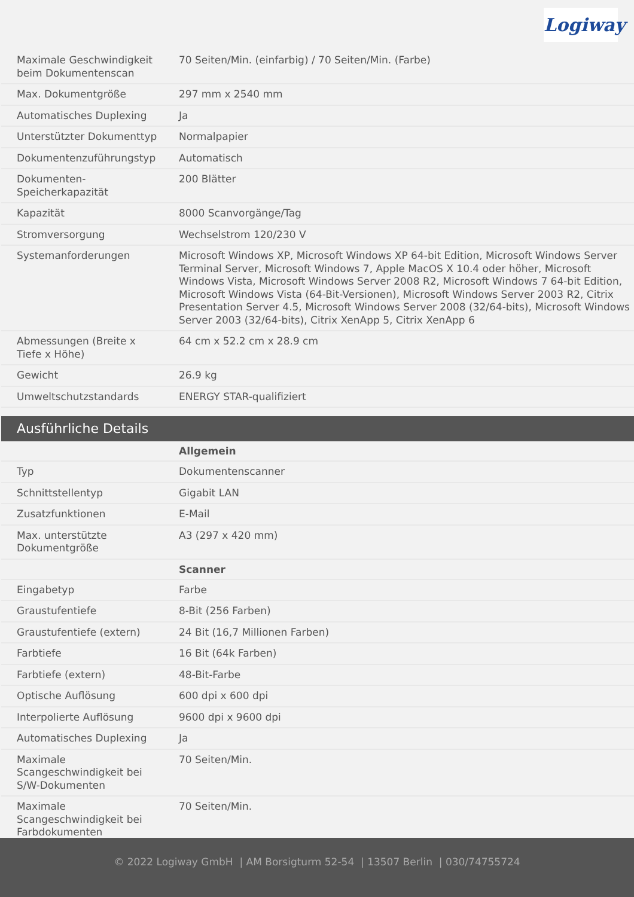Logiway
| Maximale Geschwindigkeit beim Dokumentenscan | 70 Seiten/Min. (einfarbig) / 70 Seiten/Min. (Farbe) |
| Max. Dokumentgröße | 297 mm x 2540 mm |
| Automatisches Duplexing | Ja |
| Unterstützter Dokumenttyp | Normalpapier |
| Dokumentenzuführungstyp | Automatisch |
| Dokumenten-Speicherkapazität | 200 Blätter |
| Kapazität | 8000 Scanvorgänge/Tag |
| Stromversorgung | Wechselstrom 120/230 V |
| Systemanforderungen | Microsoft Windows XP, Microsoft Windows XP 64-bit Edition, Microsoft Windows Server Terminal Server, Microsoft Windows 7, Apple MacOS X 10.4 oder höher, Microsoft Windows Vista, Microsoft Windows Server 2008 R2, Microsoft Windows 7 64-bit Edition, Microsoft Windows Vista (64-Bit-Versionen), Microsoft Windows Server 2003 R2, Citrix Presentation Server 4.5, Microsoft Windows Server 2008 (32/64-bits), Microsoft Windows Server 2003 (32/64-bits), Citrix XenApp 5, Citrix XenApp 6 |
| Abmessungen (Breite x Tiefe x Höhe) | 64 cm x 52.2 cm x 28.9 cm |
| Gewicht | 26.9 kg |
| Umweltschutzstandards | ENERGY STAR-qualifiziert |
Ausführliche Details
| | Allgemein |
| Typ | Dokumentenscanner |
| Schnittstellentyp | Gigabit LAN |
| Zusatzfunktionen | E-Mail |
| Max. unterstützte Dokumentgröße | A3 (297 x 420 mm) |
| | Scanner |
| Eingabetyp | Farbe |
| Graustufentiefe | 8-Bit (256 Farben) |
| Graustufentiefe (extern) | 24 Bit (16,7 Millionen Farben) |
| Farbtiefe | 16 Bit (64k Farben) |
| Farbtiefe (extern) | 48-Bit-Farbe |
| Optische Auflösung | 600 dpi x 600 dpi |
| Interpolierte Auflösung | 9600 dpi x 9600 dpi |
| Automatisches Duplexing | Ja |
| Maximale Scangeschwindigkeit bei S/W-Dokumenten | 70 Seiten/Min. |
| Maximale Scangeschwindigkeit bei Farbdokumenten | 70 Seiten/Min. |
© 2022 Logiway GmbH | AM Borsigturm 52-54 | 13507 Berlin | 030/74755724